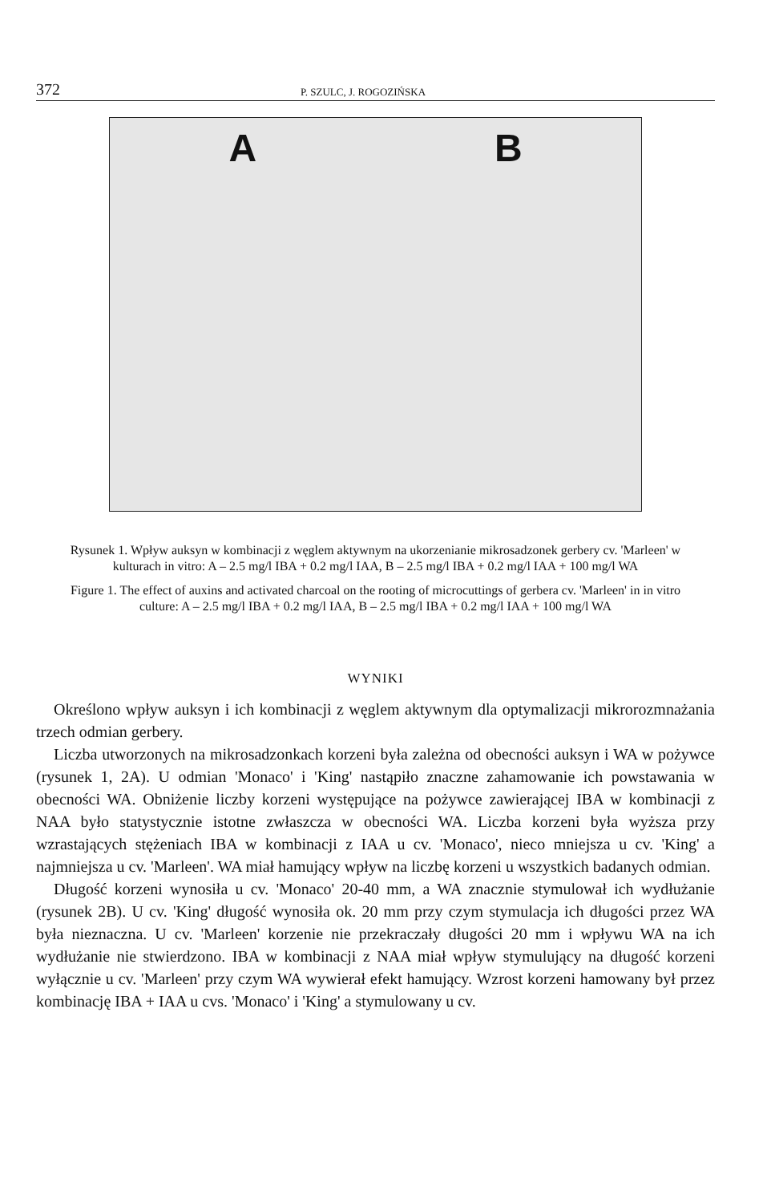372 P. SZULC, J. ROGOZIŃSKA
A B
Rysunek 1. Wpływ auksyn w kombinacji z węglem aktywnym na ukorzenianie mikrosadzonek gerbery cv. 'Marleen' w kulturach in vitro: A – 2.5 mg/l IBA + 0.2 mg/l IAA, B – 2.5 mg/l IBA + 0.2 mg/l IAA + 100 mg/l WA
Figure 1. The effect of auxins and activated charcoal on the rooting of microcuttings of gerbera cv. 'Marleen' in in vitro culture: A – 2.5 mg/l IBA + 0.2 mg/l IAA, B – 2.5 mg/l IBA + 0.2 mg/l IAA + 100 mg/l WA
WYNIKI
Określono wpływ auksyn i ich kombinacji z węglem aktywnym dla optymalizacji mikrorozmnażania trzech odmian gerbery.
Liczba utworzonych na mikrosadzonkach korzeni była zależna od obecności auksyn i WA w pożywce (rysunek 1, 2A). U odmian 'Monaco' i 'King' nastąpiło znaczne zahamowanie ich powstawania w obecności WA. Obniżenie liczby korzeni występujące na pożywce zawierającej IBA w kombinacji z NAA było statystycznie istotne zwłaszcza w obecności WA. Liczba korzeni była wyższa przy wzrastających stężeniach IBA w kombinacji z IAA u cv. 'Monaco', nieco mniejsza u cv. 'King' a najmniejsza u cv. 'Marleen'. WA miał hamujący wpływ na liczbę korzeni u wszystkich badanych odmian.
Długość korzeni wynosiła u cv. 'Monaco' 20-40 mm, a WA znacznie stymulował ich wydłużanie (rysunek 2B). U cv. 'King' długość wynosiła ok. 20 mm przy czym stymulacja ich długości przez WA była nieznaczna. U cv. 'Marleen' korzenie nie przekraczały długości 20 mm i wpływu WA na ich wydłużanie nie stwierdzono. IBA w kombinacji z NAA miał wpływ stymulujący na długość korzeni wyłącznie u cv. 'Marleen' przy czym WA wywierał efekt hamujący. Wzrost korzeni hamowany był przez kombinację IBA + IAA u cvs. 'Monaco' i 'King' a stymulowany u cv.